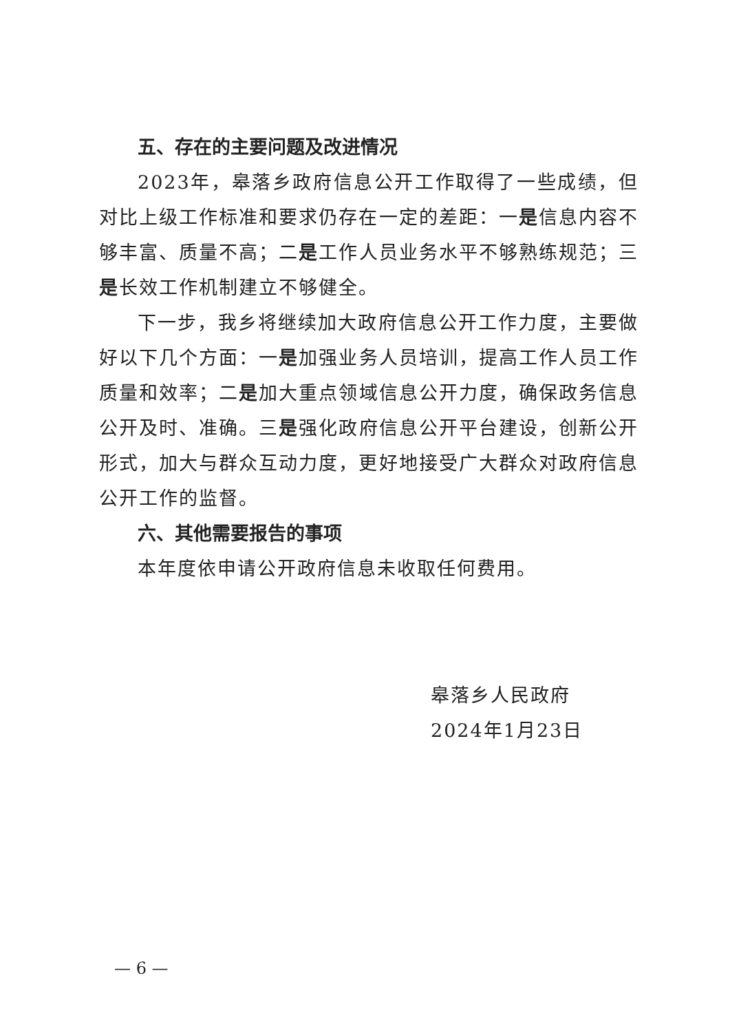五、存在的主要问题及改进情况
2023年，皋落乡政府信息公开工作取得了一些成绩，但对比上级工作标准和要求仍存在一定的差距：一是信息内容不够丰富、质量不高；二是工作人员业务水平不够熟练规范；三是长效工作机制建立不够健全。
下一步，我乡将继续加大政府信息公开工作力度，主要做好以下几个方面：一是加强业务人员培训，提高工作人员工作质量和效率；二是加大重点领域信息公开力度，确保政务信息公开及时、准确。三是强化政府信息公开平台建设，创新公开形式，加大与群众互动力度，更好地接受广大群众对政府信息公开工作的监督。
六、其他需要报告的事项
本年度依申请公开政府信息未收取任何费用。
皋落乡人民政府
2024年1月23日
— 6 —